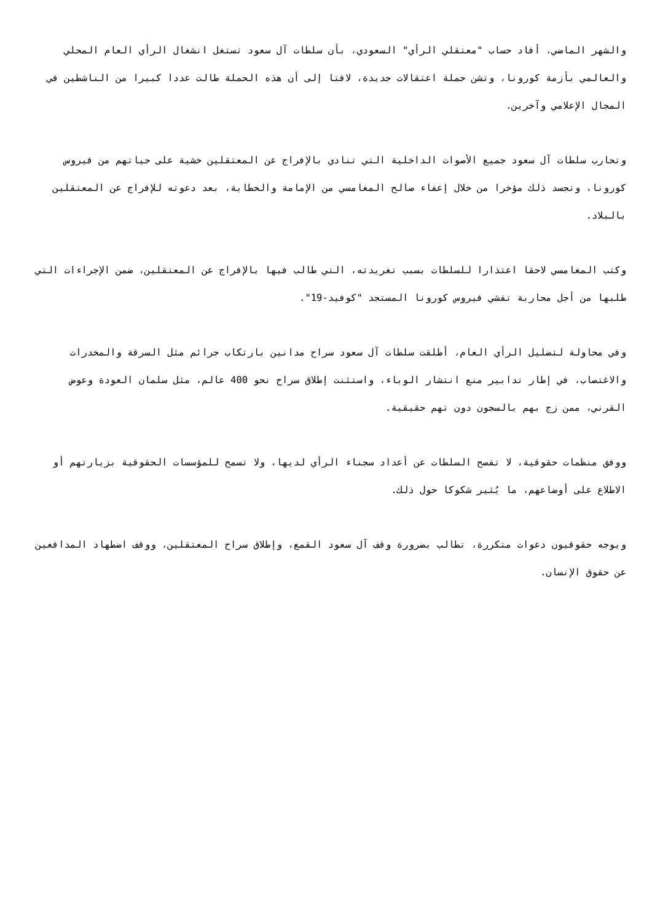والشهر الماضي، أفاد حساب "معتقلي الرأي" السعودي، بأن سلطات آل سعود تستغل انشغال الرأي العام المحلي والعالمي بأزمة كورونا، وتشن حملة اعتقالات جديدة، لافتا إلى أن هذه الحملة طالت عددا كبيرا من الناشطين في المجال الإعلامي وآخرين.
وتحارب سلطات آل سعود جميع الأصوات الداخلية التي تنادي بالإفراج عن المعتقلين خشية على حياتهم من فيروس كورونا، وتجسد ذلك مؤخرا من خلال إعفاء صالح المغامسي من الإمامة والخطابة، بعد دعوته للإفراج عن المعتقلين بالبلاد.
وكتب المغامسي لاحقا اعتذارا للسلطات بسبب تغريدته، التي طالب فيها بالإفراج عن المعتقلين، ضمن الإجراءات التي طلبها من أجل محاربة تفشي فيروس كورونا المستجد "كوفيد-19".
وفي محاولة لتضليل الرأي العام، أطلقت سلطات آل سعود سراح مدانين بارتكاب جرائم مثل السرقة والمخدرات والاغتصاب، في إطار تدابير منع انتشار الوباء، واستثنت إطلاق سراح نحو 400 عالم، مثل سلمان العودة وعوض القرني، ممن زج بهم بالسجون دون تهم حقيقية.
ووفق منظمات حقوقية، لا تفصح السلطات عن أعداد سجناء الرأي لديها، ولا تسمح للمؤسسات الحقوقية بزيارتهم أو الاطلاع على أوضاعهم، ما يُثير شكوكا حول ذلك.
ويوجه حقوقيون دعوات متكررة، تطالب بضرورة وقف آل سعود القمع، وإطلاق سراح المعتقلين، ووقف اضطهاد المدافعين عن حقوق الإنسان.